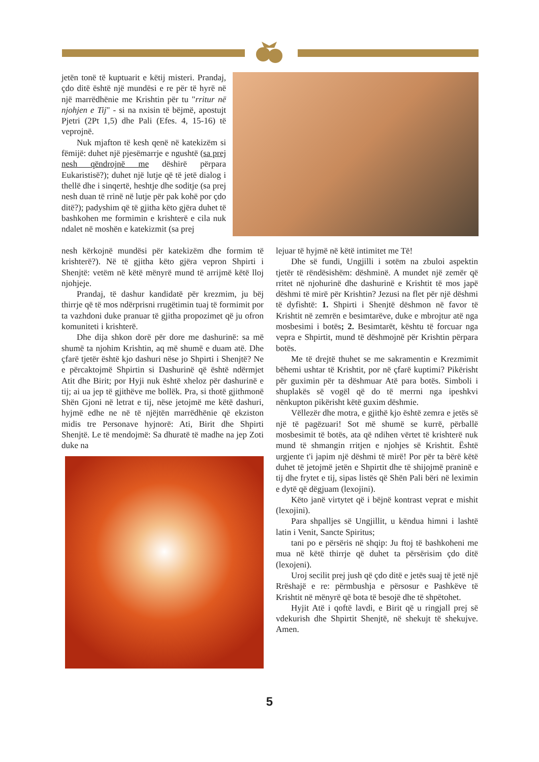jetën tonë të kuptuarit e këtij misteri. Prandaj, çdo ditë është një mundësi e re për të hyrë në një marrëdhënie me Krishtin për tu "rritur në njohjen e Tij" - si na nxisin të bëjmë, apostujt Pjetri (2Pt 1,5) dhe Pali (Efes. 4, 15-16) të veprojnë.
Nuk mjafton të kesh qenë në katekizëm si fëmijë: duhet një pjesëmarrje e ngushtë (sa prej nesh qëndrojnë me dëshirë përpara Eukaristisë?); duhet një lutje që të jetë dialog i thellë dhe i sinqertë, heshtje dhe soditje (sa prej nesh duan të rrinë në lutje për pak kohë por çdo ditë?); padyshim që të gjitha këto gjëra duhet të bashkohen me formimin e krishterë e cila nuk ndalet në moshën e katekizmit (sa prej
nesh kërkojnë mundësi për katekizëm dhe formim të krishterë?). Në të gjitha këto gjëra vepron Shpirti i Shenjtë: vetëm në këtë mënyrë mund të arrijmë këtë lloj njohjeje.
Prandaj, të dashur kandidatë për krezmim, ju bëj thirrje që të mos ndërprisni rrugëtimin tuaj të formimit por ta vazhdoni duke pranuar të gjitha propozimet që ju ofron komuniteti i krishterë.
Dhe dija shkon dorë për dore me dashurinë: sa më shumë ta njohim Krishtin, aq më shumë e duam atë. Dhe çfarë tjetër është kjo dashuri nëse jo Shpirti i Shenjtë? Ne e përcaktojmë Shpirtin si Dashurinë që është ndërmjet Atit dhe Birit; por Hyji nuk është xheloz për dashurinë e tij; ai ua jep të gjithëve me bollëk. Pra, si thotë gjithmonë Shën Gjoni në letrat e tij, nëse jetojmë me këtë dashuri, hyjmë edhe ne në të njëjtën marrëdhënie që ekziston midis tre Personave hyjnorë: Ati, Birit dhe Shpirti Shenjtë. Le të mendojmë: Sa dhuratë të madhe na jep Zoti duke na
lejuar të hyjmë në këtë intimitet me Të!
Dhe së fundi, Ungjilli i sotëm na zbuloi aspektin tjetër të rëndësishëm: dëshminë. A mundet një zemër që rritet në njohurinë dhe dashurinë e Krishtit të mos japë dëshmi të mirë për Krishtin? Jezusi na flet për një dëshmi të dyfishtë: 1. Shpirti i Shenjtë dëshmon në favor të Krishtit në zemrën e besimtarëve, duke e mbrojtur atë nga mosbesimi i botës; 2. Besimtarët, kështu të forcuar nga vepra e Shpirtit, mund të dëshmojnë për Krishtin përpara botës.
Me të drejtë thuhet se me sakramentin e Krezmimit bëhemi ushtar të Krishtit, por në çfarë kuptimi? Pikërisht për guximin për ta dëshmuar Atë para botës. Simboli i shuplakës së vogël që do të merrni nga ipeshkvi nënkupton pikërisht këtë guxim dëshmie.
Vëllezër dhe motra, e gjithë kjo është zemra e jetës së një të pagëzuari! Sot më shumë se kurrë, përballë mosbesimit të botës, ata që ndihen vërtet të krishterë nuk mund të shmangin rritjen e njohjes së Krishtit. Është urgjente t'i japim një dëshmi të mirë! Por për ta bërë këtë duhet të jetojmë jetën e Shpirtit dhe të shijojmë praninë e tij dhe frytet e tij, sipas listës që Shën Pali bëri në leximin e dytë që dëgjuam (lexojini).
Këto janë virtytet që i bëjnë kontrast veprat e mishit (lexojini).
Para shpalljes së Ungjillit, u këndua himni i lashtë latin i Venit, Sancte Spiritus;
tani po e përsëris në shqip: Ju ftoj të bashkoheni me mua në këtë thirrje që duhet ta përsërisim çdo ditë (lexojeni).
Uroj secilit prej jush që çdo ditë e jetës suaj të jetë një Rrëshajë e re: përmbushja e përsosur e Pashkëve të Krishtit në mënyrë që bota të besojë dhe të shpëtohet.
Hyjit Atë i qoftë lavdi, e Birit që u ringjall prej së vdekurish dhe Shpirtit Shenjtë, në shekujt të shekujve. Amen.
5